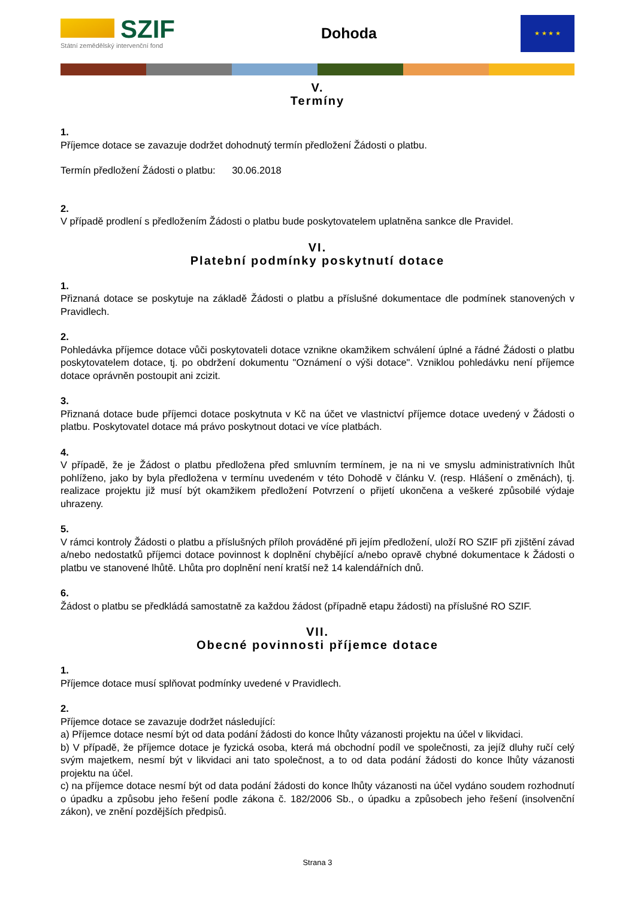SZIF
Státní zemědělský intervenční fond
Dohoda
★ ★ ★ ★
V.
Termíny
1.
Příjemce dotace se zavazuje dodržet dohodnutý termín předložení Žádosti o platbu.
Termín předložení Žádosti o platbu: 30.06.2018
2.
V případě prodlení s předložením Žádosti o platbu bude poskytovatelem uplatněna sankce dle Pravidel.
VI.
Platební podmínky poskytnutí dotace
1.
Přiznaná dotace se poskytuje na základě Žádosti o platbu a příslušné dokumentace dle podmínek stanovených v Pravidlech.
2.
Pohledávka příjemce dotace vůči poskytovateli dotace vznikne okamžikem schválení úplné a řádné Žádosti o platbu poskytovatelem dotace, tj. po obdržení dokumentu "Oznámení o výši dotace". Vzniklou pohledávku není příjemce dotace oprávněn postoupit ani zcizit.
3.
Přiznaná dotace bude příjemci dotace poskytnuta v Kč na účet ve vlastnictví příjemce dotace uvedený v Žádosti o platbu. Poskytovatel dotace má právo poskytnout dotaci ve více platbách.
4.
V případě, že je Žádost o platbu předložena před smluvním termínem, je na ni ve smyslu administrativních lhůt pohlíženo, jako by byla předložena v termínu uvedeném v této Dohodě v článku V. (resp. Hlášení o změnách), tj. realizace projektu již musí být okamžikem předložení Potvrzení o přijetí ukončena a veškeré způsobilé výdaje uhrazeny.
5.
V rámci kontroly Žádosti o platbu a příslušných příloh prováděné při jejím předložení, uloží RO SZIF při zjištění závad a/nebo nedostatků příjemci dotace povinnost k doplnění chybějící a/nebo opravě chybné dokumentace k Žádosti o platbu ve stanovené lhůtě. Lhůta pro doplnění není kratší než 14 kalendářních dnů.
6.
Žádost o platbu se předkládá samostatně za každou žádost (případně etapu žádosti) na příslušné RO SZIF.
VII.
Obecné povinnosti příjemce dotace
1.
Příjemce dotace musí splňovat podmínky uvedené v Pravidlech.
2.
Příjemce dotace se zavazuje dodržet následující:
a) Příjemce dotace nesmí být od data podání žádosti do konce lhůty vázanosti projektu na účel v likvidaci.
b) V případě, že příjemce dotace je fyzická osoba, která má obchodní podíl ve společnosti, za jejíž dluhy ručí celý svým majetkem, nesmí být v likvidaci ani tato společnost, a to od data podání žádosti do konce lhůty vázanosti projektu na účel.
c) na příjemce dotace nesmí být od data podání žádosti do konce lhůty vázanosti na účel vydáno soudem rozhodnutí o úpadku a způsobu jeho řešení podle zákona č. 182/2006 Sb., o úpadku a způsobech jeho řešení (insolvenční zákon), ve znění pozdějších předpisů.
Strana 3